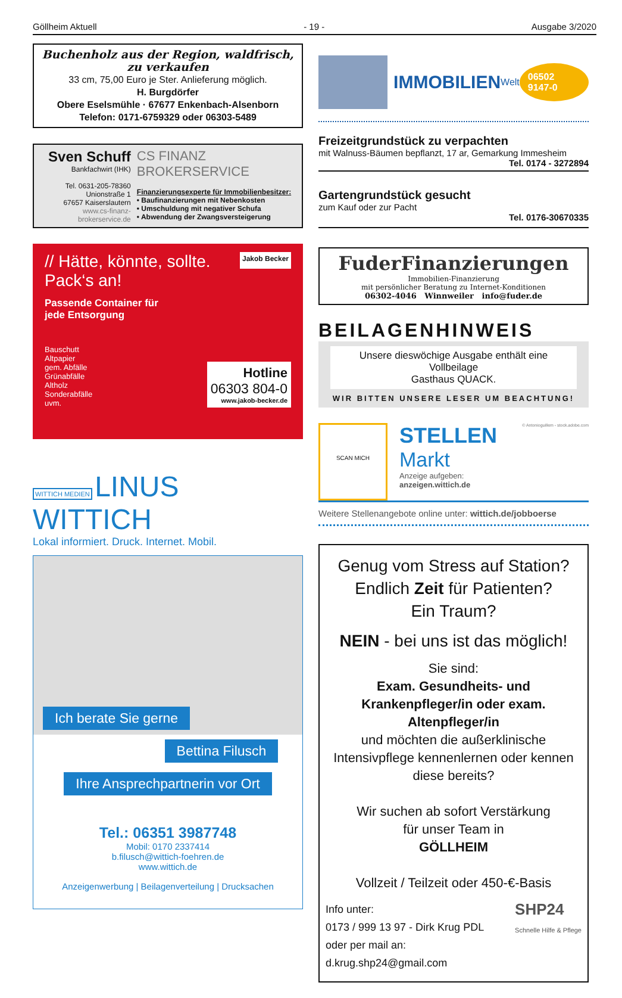Göllheim Aktuell - 19 - Ausgabe 3/2020
Buchenholz aus der Region, waldfrisch, zu verkaufen
33 cm, 75,00 Euro je Ster. Anlieferung möglich.
H. Burgdörfer
Obere Eselsmühle · 67677 Enkenbach-Alsenborn
Telefon: 0171-6759329 oder 06303-5489
Sven Schuff
Bankfachwirt (IHK)
Tel. 0631-205-78360
Unionstraße 1
67657 Kaiserslautern
www.cs-finanz-brokerservice.de
CS FINANZ BROKERSERVICE
Finanzierungsexperte für Immobilienbesitzer:
• Baufinanzierungen mit Nebenkosten
• Umschuldung mit negativer Schufa
• Abwendung der Zwangsversteigerung
// Hätte, könnte, sollte.
Pack‘s an!
Jakob Becker
Passende Container für
jede Entsorgung
Bauschutt
Altpapier
gem. Abfälle
Grünabfälle
Altholz
Sonderabfälle
uvm.
Hotline
06303 804-0
www.jakob-becker.de
WITTICH MEDIEN LINUS WITTICH
Lokal informiert. Druck. Internet. Mobil.
Ich berate Sie gerne
Bettina Filusch
Ihre Ansprechpartnerin vor Ort
Tel.: 06351 3987748
Mobil: 0170 2337414
b.filusch@wittich-foehren.de
www.wittich.de
Anzeigenwerbung | Beilagenverteilung | Drucksachen
IMMOBILIEN Welt 06502 9147-0
Freizeitgrundstück zu verpachten
mit Walnuss-Bäumen bepflanzt, 17 ar, Gemarkung Immesheim
Tel. 0174 - 3272894
Gartengrundstück gesucht
zum Kauf oder zur Pacht
Tel. 0176-30670335
FuderFinanzierungen
Immobilien-Finanzierung
mit persönlicher Beratung zu Internet-Konditionen
06302-4046 Winnweiler info@fuder.de
BEILAGENHINWEIS
Unsere dieswöchige Ausgabe enthält eine Vollbeilage
Gasthaus QUACK.
WIR BITTEN UNSERE LESER UM BEACHTUNG!
SCAN MICH
STELLEN
Markt
Anzeige aufgeben:
anzeigen.wittich.de
© Antonioguillem - stock.adobe.com
Weitere Stellenangebote online unter: wittich.de/jobboerse
Genug vom Stress auf Station?
Endlich Zeit für Patienten?
Ein Traum?
NEIN - bei uns ist das möglich!
Sie sind:
Exam. Gesundheits- und Krankenpfleger/in oder exam. Altenpfleger/in
und möchten die außerklinische Intensivpflege kennenlernen oder kennen diese bereits?
Wir suchen ab sofort Verstärkung
für unser Team in
GÖLLHEIM
Vollzeit / Teilzeit oder 450-€-Basis
Info unter:
0173 / 999 13 97 - Dirk Krug PDL
oder per mail an: d.krug.shp24@gmail.com
SHP24
Schnelle Hilfe & Pflege